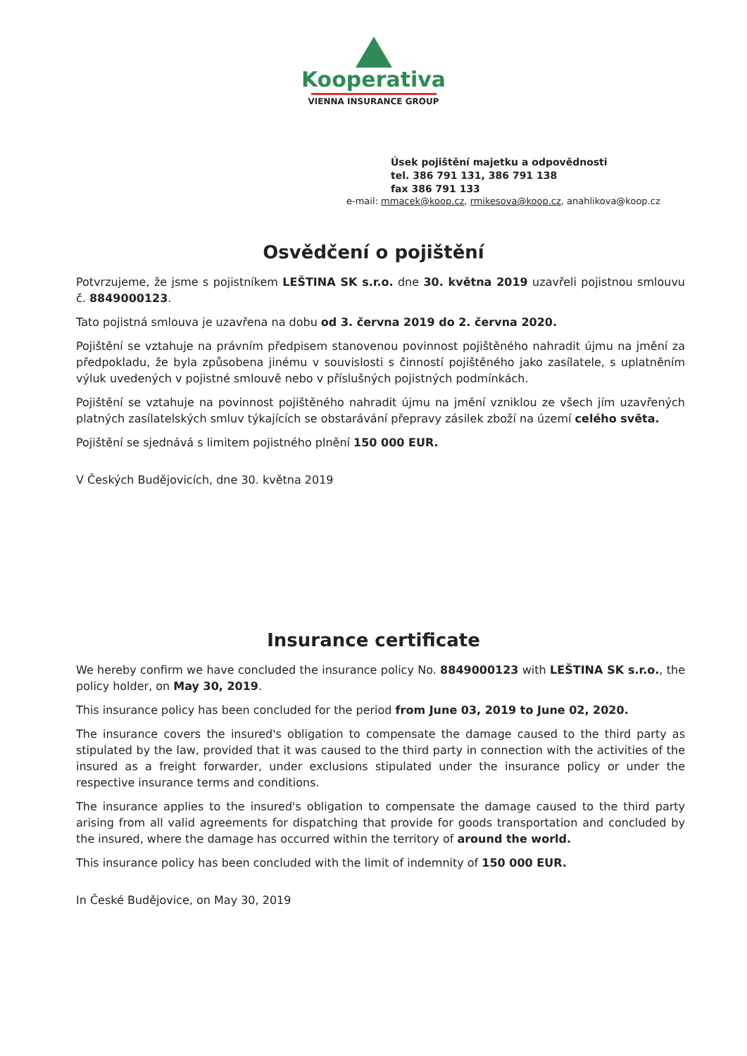Kooperativa
VIENNA INSURANCE GROUP
Úsek pojištění majetku a odpovědnosti
tel. 386 791 131, 386 791 138
fax 386 791 133
e-mail: mmacek@koop.cz, rmikesova@koop.cz, anahlikova@koop.cz
Osvědčení o pojištění
Potvrzujeme, že jsme s pojistníkem LEŠTINA SK s.r.o. dne 30. května 2019 uzavřeli pojistnou smlouvu č. 8849000123.
Tato pojistná smlouva je uzavřena na dobu od 3. června 2019 do 2. června 2020.
Pojištění se vztahuje na právním předpisem stanovenou povinnost pojištěného nahradit újmu na jmění za předpokladu, že byla způsobena jinému v souvislosti s činností pojištěného jako zasílatele, s uplatněním výluk uvedených v pojistné smlouvě nebo v příslušných pojistných podmínkách.
Pojištění se vztahuje na povinnost pojištěného nahradit újmu na jmění vzniklou ze všech jím uzavřených platných zasílatelských smluv týkajících se obstarávání přepravy zásilek zboží na území celého světa.
Pojištění se sjednává s limitem pojistného plnění 150 000 EUR.
V Českých Budějovicích, dne 30. května 2019
Insurance certificate
We hereby confirm we have concluded the insurance policy No. 8849000123 with LEŠTINA SK s.r.o., the policy holder, on May 30, 2019.
This insurance policy has been concluded for the period from June 03, 2019 to June 02, 2020.
The insurance covers the insured's obligation to compensate the damage caused to the third party as stipulated by the law, provided that it was caused to the third party in connection with the activities of the insured as a freight forwarder, under exclusions stipulated under the insurance policy or under the respective insurance terms and conditions.
The insurance applies to the insured's obligation to compensate the damage caused to the third party arising from all valid agreements for dispatching that provide for goods transportation and concluded by the insured, where the damage has occurred within the territory of around the world.
This insurance policy has been concluded with the limit of indemnity of 150 000 EUR.
In České Budějovice, on May 30, 2019